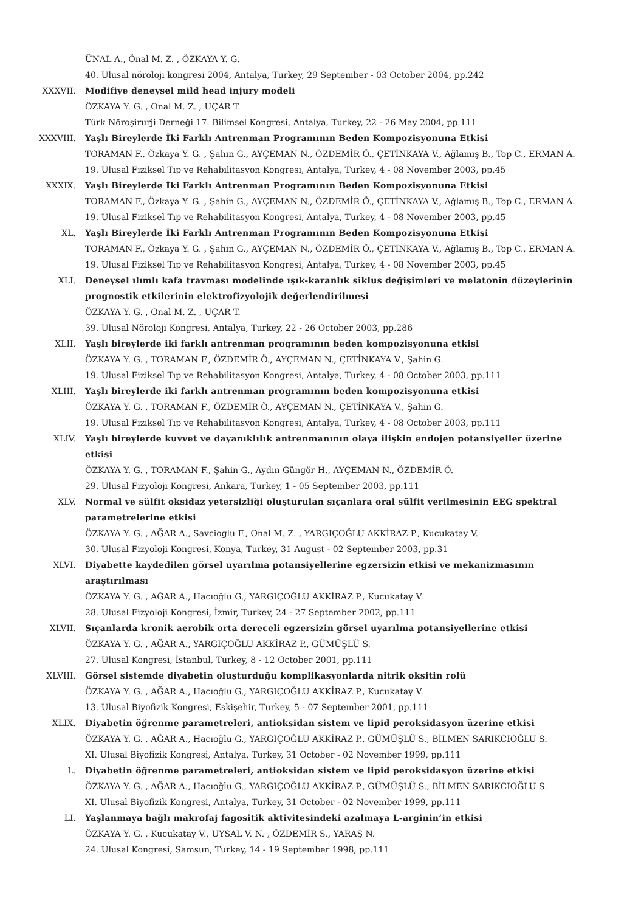ÜNAL A., Önal M. Z. , ÖZKAYA Y. G.
40. Ulusal nöroloji kongresi 2004, Antalya, Turkey, 29 September - 03 October 2004, pp.242
XXXVII. Modifiye deneysel mild head injury modeli
ÖZKAYA Y. G. , Onal M. Z. , UÇAR T.
Türk Nöroşirurji Derneği 17. Bilimsel Kongresi, Antalya, Turkey, 22 - 26 May 2004, pp.111
XXXVIII. Yaşlı Bireylerde İki Farklı Antrenman Programının Beden Kompozisyonuna Etkisi
TORAMAN F., Özkaya Y. G. , Şahin G., AYÇEMAN N., ÖZDEMİR Ö., ÇETİNKAYA V., Ağlamış B., Top C., ERMAN A.
19. Ulusal Fiziksel Tıp ve Rehabilitasyon Kongresi, Antalya, Turkey, 4 - 08 November 2003, pp.45
XXXIX. Yaşlı Bireylerde İki Farklı Antrenman Programının Beden Kompozisyonuna Etkisi
TORAMAN F., Özkaya Y. G. , Şahin G., AYÇEMAN N., ÖZDEMİR Ö., ÇETİNKAYA V., Ağlamış B., Top C., ERMAN A.
19. Ulusal Fiziksel Tıp ve Rehabilitasyon Kongresi, Antalya, Turkey, 4 - 08 November 2003, pp.45
XL. Yaşlı Bireylerde İki Farklı Antrenman Programının Beden Kompozisyonuna Etkisi
TORAMAN F., Özkaya Y. G. , Şahin G., AYÇEMAN N., ÖZDEMİR Ö., ÇETİNKAYA V., Ağlamış B., Top C., ERMAN A.
19. Ulusal Fiziksel Tıp ve Rehabilitasyon Kongresi, Antalya, Turkey, 4 - 08 November 2003, pp.45
XLI. Deneysel ılımlı kafa travması modelinde ışık-karanlık siklus değişimleri ve melatonin düzeylerinin prognostik etkilerinin elektrofizyolojik değerlendirilmesi
ÖZKAYA Y. G. , Onal M. Z. , UÇAR T.
39. Ulusal Nöroloji Kongresi, Antalya, Turkey, 22 - 26 October 2003, pp.286
XLII. Yaşlı bireylerde iki farklı antrenman programının beden kompozisyonuna etkisi
ÖZKAYA Y. G. , TORAMAN F., ÖZDEMİR Ö., AYÇEMAN N., ÇETİNKAYA V., Şahin G.
19. Ulusal Fiziksel Tıp ve Rehabilitasyon Kongresi, Antalya, Turkey, 4 - 08 October 2003, pp.111
XLIII. Yaşlı bireylerde iki farklı antrenman programının beden kompozisyonuna etkisi
ÖZKAYA Y. G. , TORAMAN F., ÖZDEMİR Ö., AYÇEMAN N., ÇETİNKAYA V., Şahin G.
19. Ulusal Fiziksel Tıp ve Rehabilitasyon Kongresi, Antalya, Turkey, 4 - 08 October 2003, pp.111
XLIV. Yaşlı bireylerde kuvvet ve dayanıklılık antrenmanının olaya ilişkin endojen potansiyeller üzerine etkisi
ÖZKAYA Y. G. , TORAMAN F., Şahin G., Aydın Güngör H., AYÇEMAN N., ÖZDEMİR Ö.
29. Ulusal Fizyoloji Kongresi, Ankara, Turkey, 1 - 05 September 2003, pp.111
XLV. Normal ve sülfit oksidaz yetersizliği oluşturulan sıçanlara oral sülfit verilmesinin EEG spektral parametrelerine etkisi
ÖZKAYA Y. G. , AĞAR A., Savcioglu F., Onal M. Z. , YARGIÇOĞLU AKKİRAZ P., Kucukatay V.
30. Ulusal Fizyoloji Kongresi, Konya, Turkey, 31 August - 02 September 2003, pp.31
XLVI. Diyabette kaydedilen görsel uyarılma potansiyellerine egzersizin etkisi ve mekanizmasının araştırılması
ÖZKAYA Y. G. , AĞAR A., Hacıoğlu G., YARGIÇOĞLU AKKİRAZ P., Kucukatay V.
28. Ulusal Fizyoloji Kongresi, İzmir, Turkey, 24 - 27 September 2002, pp.111
XLVII. Sıçanlarda kronik aerobik orta dereceli egzersizin görsel uyarılma potansiyellerine etkisi
ÖZKAYA Y. G. , AĞAR A., YARGIÇOĞLU AKKİRAZ P., GÜMÜŞLÜ S.
27. Ulusal Kongresi, İstanbul, Turkey, 8 - 12 October 2001, pp.111
XLVIII. Görsel sistemde diyabetin oluşturduğu komplikasyonlarda nitrik oksitin rolü
ÖZKAYA Y. G. , AĞAR A., Hacıoğlu G., YARGIÇOĞLU AKKİRAZ P., Kucukatay V.
13. Ulusal Biyofizik Kongresi, Eskişehir, Turkey, 5 - 07 September 2001, pp.111
XLIX. Diyabetin öğrenme parametreleri, antioksidan sistem ve lipid peroksidasyon üzerine etkisi
ÖZKAYA Y. G. , AĞAR A., Hacıoğlu G., YARGIÇOĞLU AKKİRAZ P., GÜMÜŞLÜ S., BİLMEN SARIKCIOĞLU S.
XI. Ulusal Biyofizik Kongresi, Antalya, Turkey, 31 October - 02 November 1999, pp.111
L. Diyabetin öğrenme parametreleri, antioksidan sistem ve lipid peroksidasyon üzerine etkisi
ÖZKAYA Y. G. , AĞAR A., Hacıoğlu G., YARGIÇOĞLU AKKİRAZ P., GÜMÜŞLÜ S., BİLMEN SARIKCIOĞLU S.
XI. Ulusal Biyofizik Kongresi, Antalya, Turkey, 31 October - 02 November 1999, pp.111
LI. Yaşlanmaya bağlı makrofaj fagositik aktivitesindeki azalmaya L-arginin’in etkisi
ÖZKAYA Y. G. , Kucukatay V., UYSAL V. N. , ÖZDEMİR S., YARAŞ N.
24. Ulusal Kongresi, Samsun, Turkey, 14 - 19 September 1998, pp.111